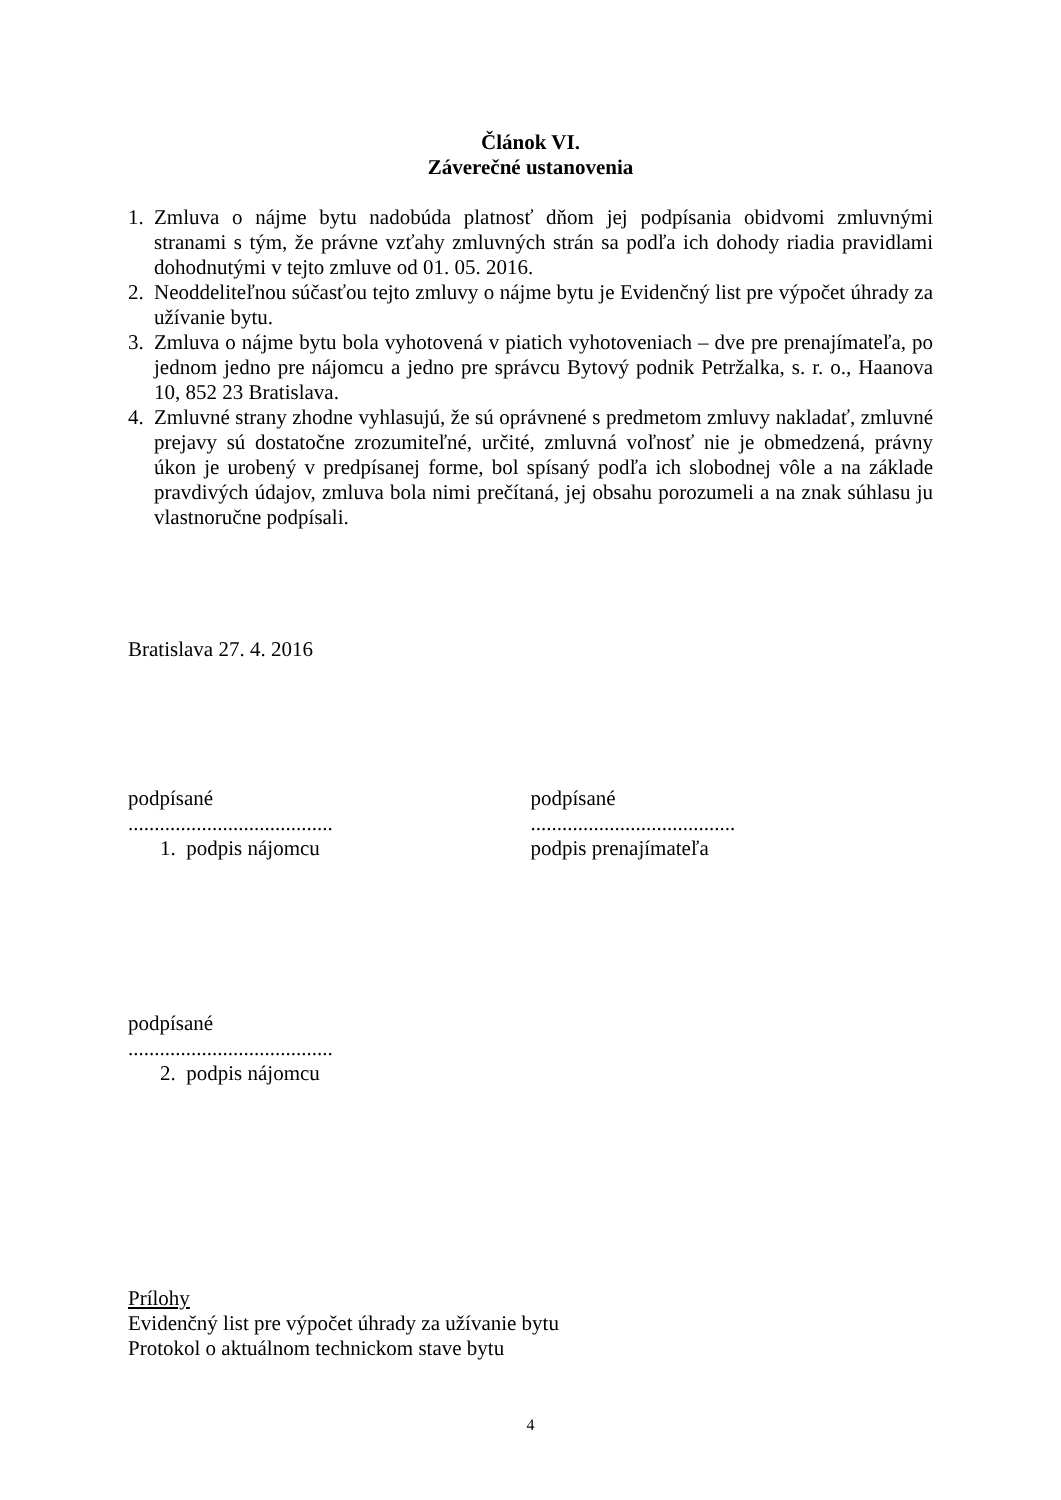Článok VI.
Záverečné ustanovenia
1. Zmluva o nájme bytu nadobúda platnosť dňom jej podpísania obidvomi zmluvnými stranami s tým, že právne vzťahy zmluvných strán sa podľa ich dohody riadia pravidlami dohodnutými v tejto zmluve od 01. 05. 2016.
2. Neoddeliteľnou súčasťou tejto zmluvy o nájme bytu je Evidenčný list pre výpočet úhrady za užívanie bytu.
3. Zmluva o nájme bytu bola vyhotovená v piatich vyhotoveniach – dve pre prenajímateľa, po jednom jedno pre nájomcu a jedno pre správcu Bytový podnik Petržalka, s. r. o., Haanova 10, 852 23 Bratislava.
4. Zmluvné strany zhodne vyhlasujú, že sú oprávnené s predmetom zmluvy nakladať, zmluvné prejavy sú dostatočne zrozumiteľné, určité, zmluvná voľnosť nie je obmedzená, právny úkon je urobený v predpísanej forme, bol spísaný podľa ich slobodnej vôle a na základe pravdivých údajov, zmluva bola nimi prečítaná, jej obsahu porozumeli a na znak súhlasu ju vlastnoručne podpísali.
Bratislava 27. 4. 2016
podpísané
.......................................
1. podpis nájomcu
podpísané
.......................................
podpis prenajímateľa
podpísané
.......................................
2. podpis nájomcu
Prílohy
Evidenčný list pre výpočet úhrady za užívanie bytu
Protokol o aktuálnom technickom stave bytu
4